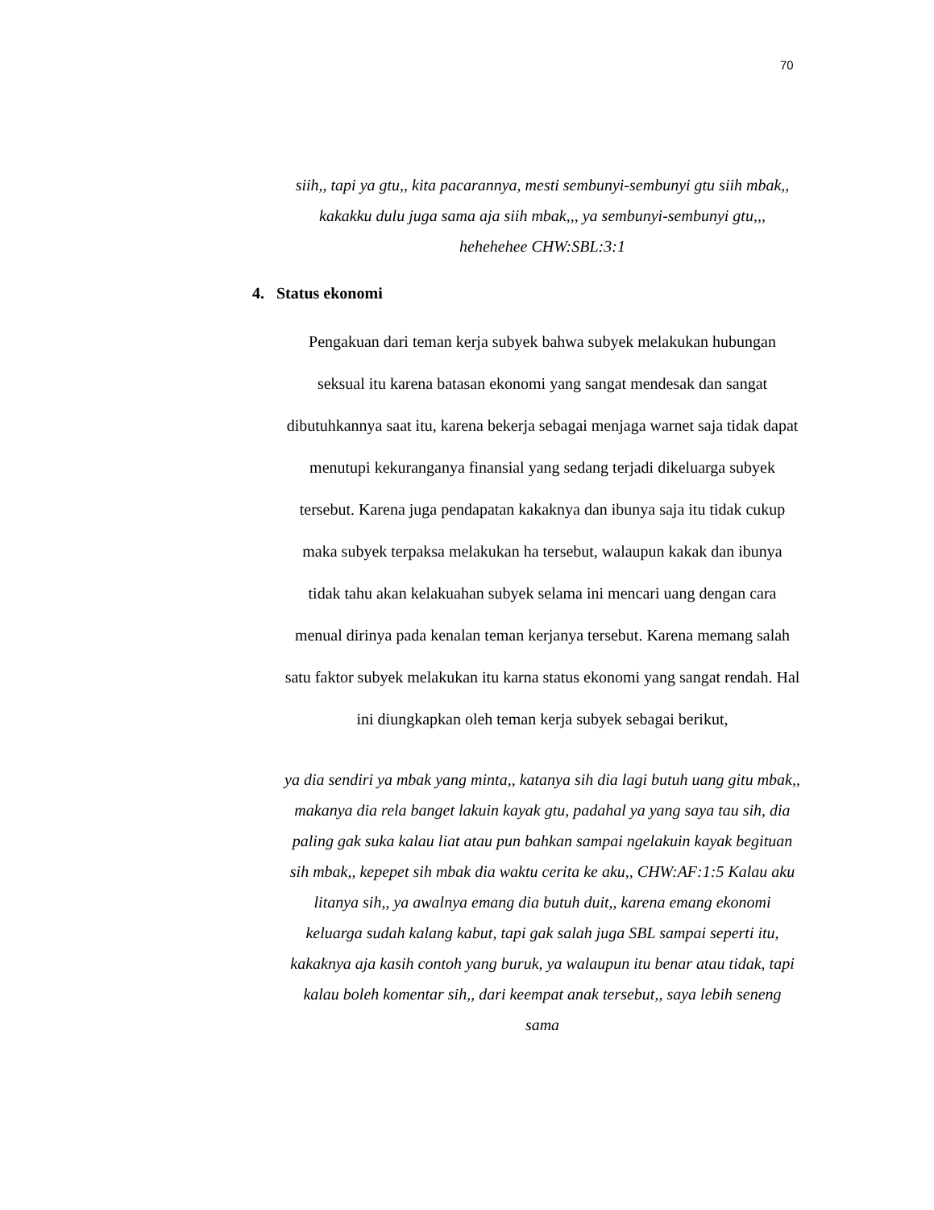70
siih,, tapi ya gtu,, kita pacarannya, mesti sembunyi-sembunyi gtu siih mbak,, kakakku dulu juga sama aja siih mbak,,, ya sembunyi-sembunyi gtu,,, hehehehee CHW:SBL:3:1
4. Status ekonomi
Pengakuan dari teman kerja subyek bahwa subyek melakukan hubungan seksual itu karena batasan ekonomi yang sangat mendesak dan sangat dibutuhkannya saat itu, karena bekerja sebagai menjaga warnet saja tidak dapat menutupi kekuranganya finansial yang sedang terjadi dikeluarga subyek tersebut. Karena juga pendapatan kakaknya dan ibunya saja itu tidak cukup maka subyek terpaksa melakukan ha tersebut, walaupun kakak dan ibunya tidak tahu akan kelakuahan subyek selama ini mencari uang dengan cara menual dirinya pada kenalan teman kerjanya tersebut. Karena memang salah satu faktor subyek melakukan itu karna status ekonomi yang sangat rendah. Hal ini diungkapkan oleh teman kerja subyek sebagai berikut,
ya dia sendiri ya mbak yang minta,, katanya sih dia lagi butuh uang gitu mbak,, makanya dia rela banget lakuin kayak gtu, padahal ya yang saya tau sih, dia paling gak suka kalau liat atau pun bahkan sampai ngelakuin kayak begituan sih mbak,, kepepet sih mbak dia waktu cerita ke aku,, CHW:AF:1:5 Kalau aku litanya sih,, ya awalnya emang dia butuh duit,, karena emang ekonomi keluarga sudah kalang kabut, tapi gak salah juga SBL sampai seperti itu, kakaknya aja kasih contoh yang buruk, ya walaupun itu benar atau tidak, tapi kalau boleh komentar sih,, dari keempat anak tersebut,, saya lebih seneng sama